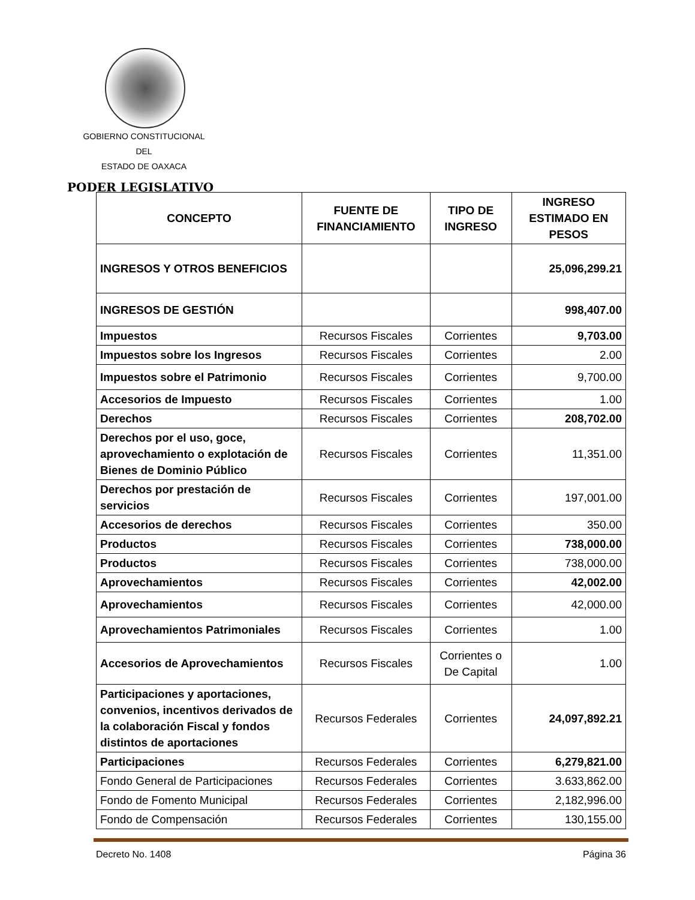GOBIERNO CONSTITUCIONAL
DEL
ESTADO DE OAXACA
PODER LEGISLATIVO
| CONCEPTO | FUENTE DE FINANCIAMIENTO | TIPO DE INGRESO | INGRESO ESTIMADO EN PESOS |
| --- | --- | --- | --- |
| INGRESOS Y OTROS BENEFICIOS | | | 25,096,299.21 |
| INGRESOS DE GESTIÓN | | | 998,407.00 |
| Impuestos | Recursos Fiscales | Corrientes | 9,703.00 |
| Impuestos sobre los Ingresos | Recursos Fiscales | Corrientes | 2.00 |
| Impuestos sobre el Patrimonio | Recursos Fiscales | Corrientes | 9,700.00 |
| Accesorios de Impuesto | Recursos Fiscales | Corrientes | 1.00 |
| Derechos | Recursos Fiscales | Corrientes | 208,702.00 |
| Derechos por el uso, goce, aprovechamiento o explotación de Bienes de Dominio Público | Recursos Fiscales | Corrientes | 11,351.00 |
| Derechos por prestación de servicios | Recursos Fiscales | Corrientes | 197,001.00 |
| Accesorios de derechos | Recursos Fiscales | Corrientes | 350.00 |
| Productos | Recursos Fiscales | Corrientes | 738,000.00 |
| Productos | Recursos Fiscales | Corrientes | 738,000.00 |
| Aprovechamientos | Recursos Fiscales | Corrientes | 42,002.00 |
| Aprovechamientos | Recursos Fiscales | Corrientes | 42,000.00 |
| Aprovechamientos Patrimoniales | Recursos Fiscales | Corrientes | 1.00 |
| Accesorios de Aprovechamientos | Recursos Fiscales | Corrientes o De Capital | 1.00 |
| Participaciones y aportaciones, convenios, incentivos derivados de la colaboración Fiscal y fondos distintos de aportaciones | Recursos Federales | Corrientes | 24,097,892.21 |
| Participaciones | Recursos Federales | Corrientes | 6,279,821.00 |
| Fondo General de Participaciones | Recursos Federales | Corrientes | 3.633,862.00 |
| Fondo de Fomento Municipal | Recursos Federales | Corrientes | 2,182,996.00 |
| Fondo de Compensación | Recursos Federales | Corrientes | 130,155.00 |
Decreto No. 1408 Página 36